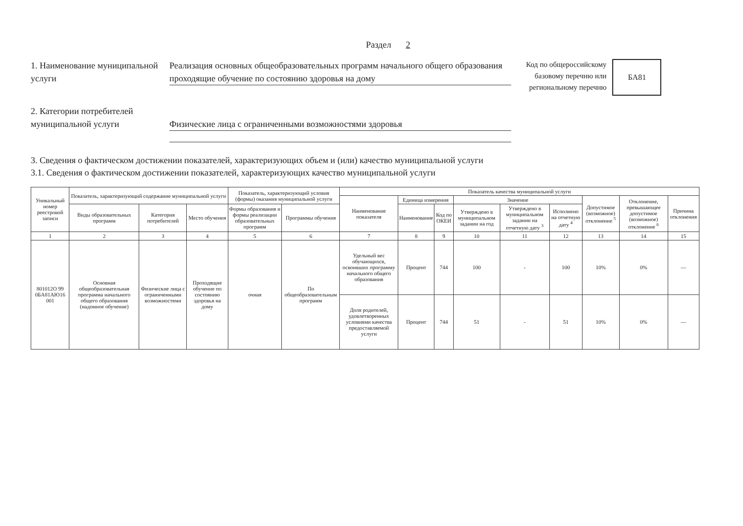Раздел 2
1. Наименование муниципальной услуги
Реализация основных общеобразовательных программ начального общего образования проходящие обучение по состоянию здоровья на дому
Код по общероссийскому
базовому перечню или
региональному перечню
БА81
2. Категории потребителей муниципальной услуги
Физические лица с ограниченными возможностями здоровья
3. Сведения о фактическом достижении показателей, характеризующих объем и (или) качество муниципальной услуги
3.1. Сведения о фактическом достижении показателей, характеризующих качество муниципальной услуги
| Уникальный номер реестровой записи | Показатель, характеризующий содержание муниципальной услуги | | | Показатель, характеризующий условия (формы) оказания муниципальной услуги | | Показатель качества муниципальной услуги | | | | | | | | |
| --- | --- | --- | --- | --- | --- | --- | --- | --- | --- | --- | --- | --- | --- | --- |
| | | | | | | Наименование показателя | Единица измерения | | Значение | | | Допустимое (возможное) отклонение <sup>5</sup> | Отклонение, превышающее допустимое (возможное) отклонение <sup>6</sup> | Причина отклонения |
| | Виды образовательных программ | Категория потребителей | Место обучения | Формы образования и формы реализации образовательных программ | Программы обучения | | Наименование | Код по ОКЕИ | Утверждено в муниципальном задании на год | Утверждено в муниципальном задании на отчетную дату <sup>3</sup> | Исполнено на отчетную дату <sup>4</sup> | | | |
| 1 | 2 | 3 | 4 | 5 | 6 | 7 | 8 | 9 | 10 | 11 | 12 | 13 | 14 | 15 |
| 801012О 99 0БА81АЮ16 001 | Основная общеобразовательная программа начального общего образования (надомное обучение) | Физические лица с ограниченными возможностями | Проходящие обучение по состоянию здоровья на дому | очная | По общеобразовательным программ | Удельный вес обучающихся, освоивших программу начального общего образования | Процент | 744 | 100 | - | 100 | 10% | 0% | — |
| | | | | | | Доля родителей, удовлетворенных условиями качества предоставляемой услуги | Процент | 744 | 51 | - | 51 | 10% | 0% | — |